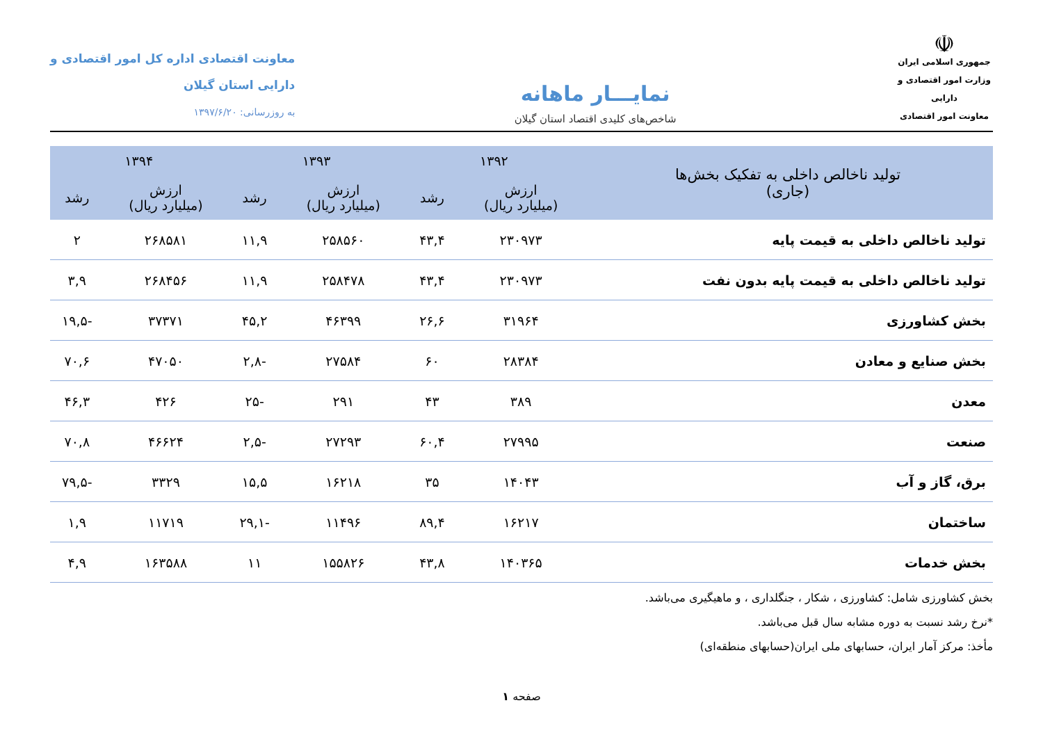☫
جمهوری اسلامی ایران
وزارت امور اقتصادی و دارایی
معاونت امور اقتصادی
نمایـــار ماهانه
شاخص‌های کلیدی اقتصاد استان گیلان
معاونت اقتصادی اداره کل امور اقتصادی و
دارایی استان گیلان
به روزرسانی: ۱۳۹۷/۶/۲۰
| تولید ناخالص داخلی به تفکیک بخش‌ها (جاری) | ۱۳۹۲ | | ۱۳۹۳ | | ۱۳۹۴ | |
| --- | --- | --- | --- | --- | --- | --- |
| | ارزش (میلیارد ریال) | رشد | ارزش (میلیارد ریال) | رشد | ارزش (میلیارد ریال) | رشد |
| تولید ناخالص داخلی به قیمت پایه | ۲۳۰۹۷۳ | ۴۳,۴ | ۲۵۸۵۶۰ | ۱۱,۹ | ۲۶۸۵۸۱ | ۲ |
| تولید ناخالص داخلی به قیمت پایه بدون نفت | ۲۳۰۹۷۳ | ۴۳,۴ | ۲۵۸۴۷۸ | ۱۱,۹ | ۲۶۸۴۵۶ | ۳,۹ |
| بخش کشاورزی | ۳۱۹۶۴ | ۲۶,۶ | ۴۶۳۹۹ | ۴۵,۲ | ۳۷۳۷۱ | -۱۹,۵ |
| بخش صنایع و معادن | ۲۸۳۸۴ | ۶۰ | ۲۷۵۸۴ | -۲,۸ | ۴۷۰۵۰ | ۷۰,۶ |
| معدن | ۳۸۹ | ۴۳ | ۲۹۱ | -۲۵ | ۴۲۶ | ۴۶,۳ |
| صنعت | ۲۷۹۹۵ | ۶۰,۴ | ۲۷۲۹۳ | -۲,۵ | ۴۶۶۲۴ | ۷۰,۸ |
| برق، گاز و آب | ۱۴۰۴۳ | ۳۵ | ۱۶۲۱۸ | ۱۵,۵ | ۳۳۲۹ | -۷۹,۵ |
| ساختمان | ۱۶۲۱۷ | ۸۹,۴ | ۱۱۴۹۶ | -۲۹,۱ | ۱۱۷۱۹ | ۱,۹ |
| بخش خدمات | ۱۴۰۳۶۵ | ۴۳,۸ | ۱۵۵۸۲۶ | ۱۱ | ۱۶۳۵۸۸ | ۴,۹ |
بخش کشاورزی شامل: کشاورزی ، شکار ، جنگلداری ، و ماهیگیری می‌باشد.
*نرخ رشد نسبت به دوره مشابه سال قبل می‌باشد.
مأخذ: مرکز آمار ایران، حسابهای ملی ایران(حسابهای منطقه‌ای)
صفحه ۱